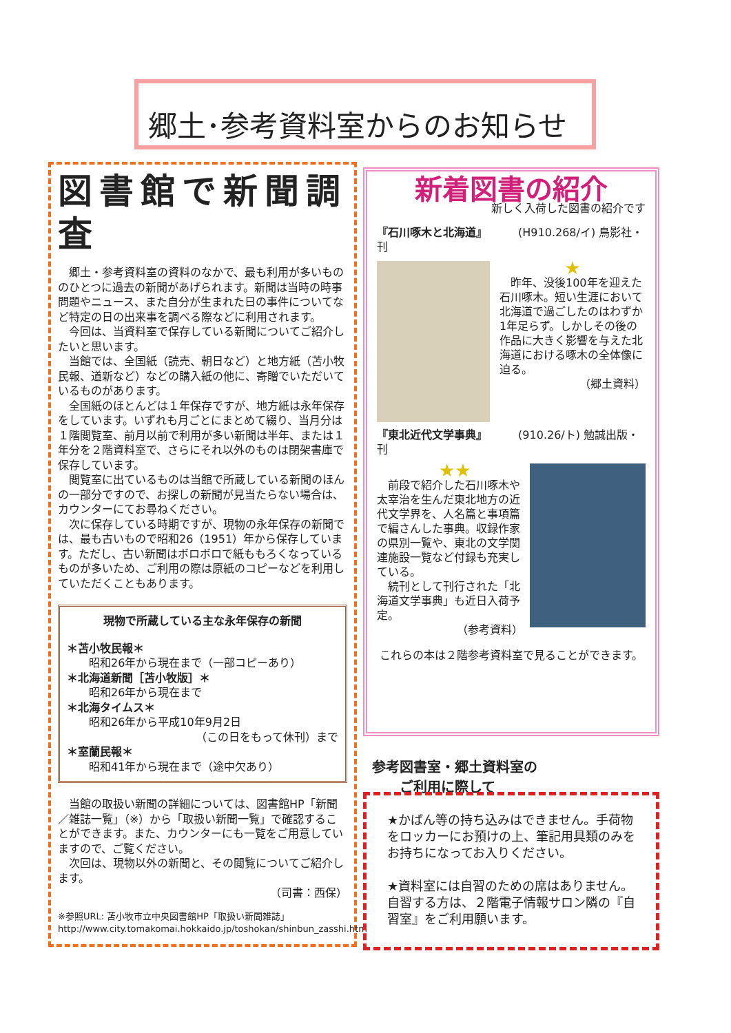郷土･参考資料室からのお知らせ
図書館で新聞調査
郷土・参考資料室の資料のなかで、最も利用が多いもののひとつに過去の新聞があげられます。新聞は当時の時事問題やニュース、また自分が生まれた日の事件についてなど特定の日の出来事を調べる際などに利用されます。
今回は、当資料室で保存している新聞についてご紹介したいと思います。
当館では、全国紙（読売、朝日など）と地方紙（苫小牧民報、道新など）などの購入紙の他に、寄贈でいただいているものがあります。
全国紙のほとんどは１年保存ですが、地方紙は永年保存をしています。いずれも月ごとにまとめて綴り、当月分は１階閲覧室、前月以前で利用が多い新聞は半年、または１年分を２階資料室で、さらにそれ以外のものは閉架書庫で保存しています。
閲覧室に出ているものは当館で所蔵している新聞のほんの一部分ですので、お探しの新聞が見当たらない場合は、カウンターにてお尋ねください。
次に保存している時期ですが、現物の永年保存の新聞では、最も古いもので昭和26（1951）年から保存しています。ただし、古い新聞はボロボロで紙ももろくなっているものが多いため、ご利用の際は原紙のコピーなどを利用していただくこともあります。
現物で所蔵している主な永年保存の新聞
＊苫小牧民報＊
昭和26年から現在まで（一部コピーあり）
＊北海道新聞［苫小牧版］＊
昭和26年から現在まで
＊北海タイムス＊
昭和26年から平成10年9月2日
（この日をもって休刊）まで
＊室蘭民報＊
昭和41年から現在まで（途中欠あり）
当館の取扱い新聞の詳細については、図書館HP「新聞／雑誌一覧」（※）から「取扱い新聞一覧」で確認することができます。また、カウンターにも一覧をご用意していますので、ご覧ください。
次回は、現物以外の新聞と、その閲覧についてご紹介します。
（司書：西保）
※参照URL: 苫小牧市立中央図書館HP「取扱い新聞雑誌」
http://www.city.tomakomai.hokkaido.jp/toshokan/shinbun_zasshi.htm
新着図書の紹介
新しく入荷した図書の紹介です
『石川啄木と北海道』 (H910.268/イ) 鳥影社・刊
★
昨年、没後100年を迎えた石川啄木。短い生涯において北海道で過ごしたのはわずか1年足らず。しかしその後の作品に大きく影響を与えた北海道における啄木の全体像に迫る。
（郷土資料）
『東北近代文学事典』 (910.26/ト) 勉誠出版・刊
★★
前段で紹介した石川啄木や太宰治を生んだ東北地方の近代文学界を、人名篇と事項篇で編さんした事典。収録作家の県別一覧や、東北の文学関連施設一覧など付録も充実している。
続刊として刊行された「北海道文学事典」も近日入荷予定。
（参考資料）
これらの本は２階参考資料室で見ることができます。
参考図書室・郷土資料室の
　　ご利用に際して
★かばん等の持ち込みはできません。手荷物をロッカーにお預けの上、筆記用具類のみをお持ちになってお入りください。
★資料室には自習のための席はありません。自習する方は、２階電子情報サロン隣の『自習室』をご利用願います。